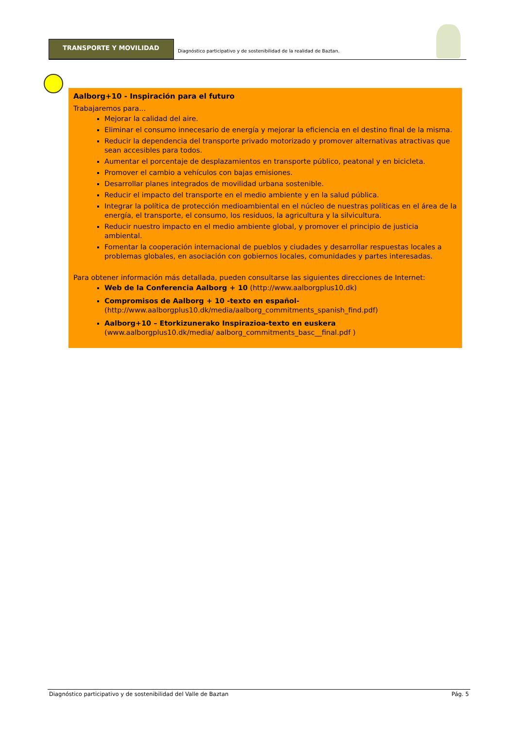TRANSPORTE Y MOVILIDAD
Diagnóstico participativo y de sostenibilidad de la realidad de Baztan.
Aalborg+10 - Inspiración para el futuro
Trabajaremos para...
Mejorar la calidad del aire.
Eliminar el consumo innecesario de energía y mejorar la eficiencia en el destino final de la misma.
Reducir la dependencia del transporte privado motorizado y promover alternativas atractivas que sean accesibles para todos.
Aumentar el porcentaje de desplazamientos en transporte público, peatonal y en bicicleta.
Promover el cambio a vehículos con bajas emisiones.
Desarrollar planes integrados de movilidad urbana sostenible.
Reducir el impacto del transporte en el medio ambiente y en la salud pública.
Integrar la política de protección medioambiental en el núcleo de nuestras políticas en el área de la energía, el transporte, el consumo, los residuos, la agricultura y la silvicultura.
Reducir nuestro impacto en el medio ambiente global, y promover el principio de justicia ambiental.
Fomentar la cooperación internacional de pueblos y ciudades y desarrollar respuestas locales a problemas globales, en asociación con gobiernos locales, comunidades y partes interesadas.
Para obtener información más detallada, pueden consultarse las siguientes direcciones de Internet:
Web de la Conferencia Aalborg + 10 (http://www.aalborgplus10.dk)
Compromisos de Aalborg + 10 -texto en español-
(http://www.aalborgplus10.dk/media/aalborg_commitments_spanish_find.pdf)
Aalborg+10 – Etorkizunerako Inspirazioa-texto en euskera
(www.aalborgplus10.dk/media/ aalborg_commitments_basc__final.pdf )
Diagnóstico participativo y de sostenibilidad del Valle de Baztan Pág. 5